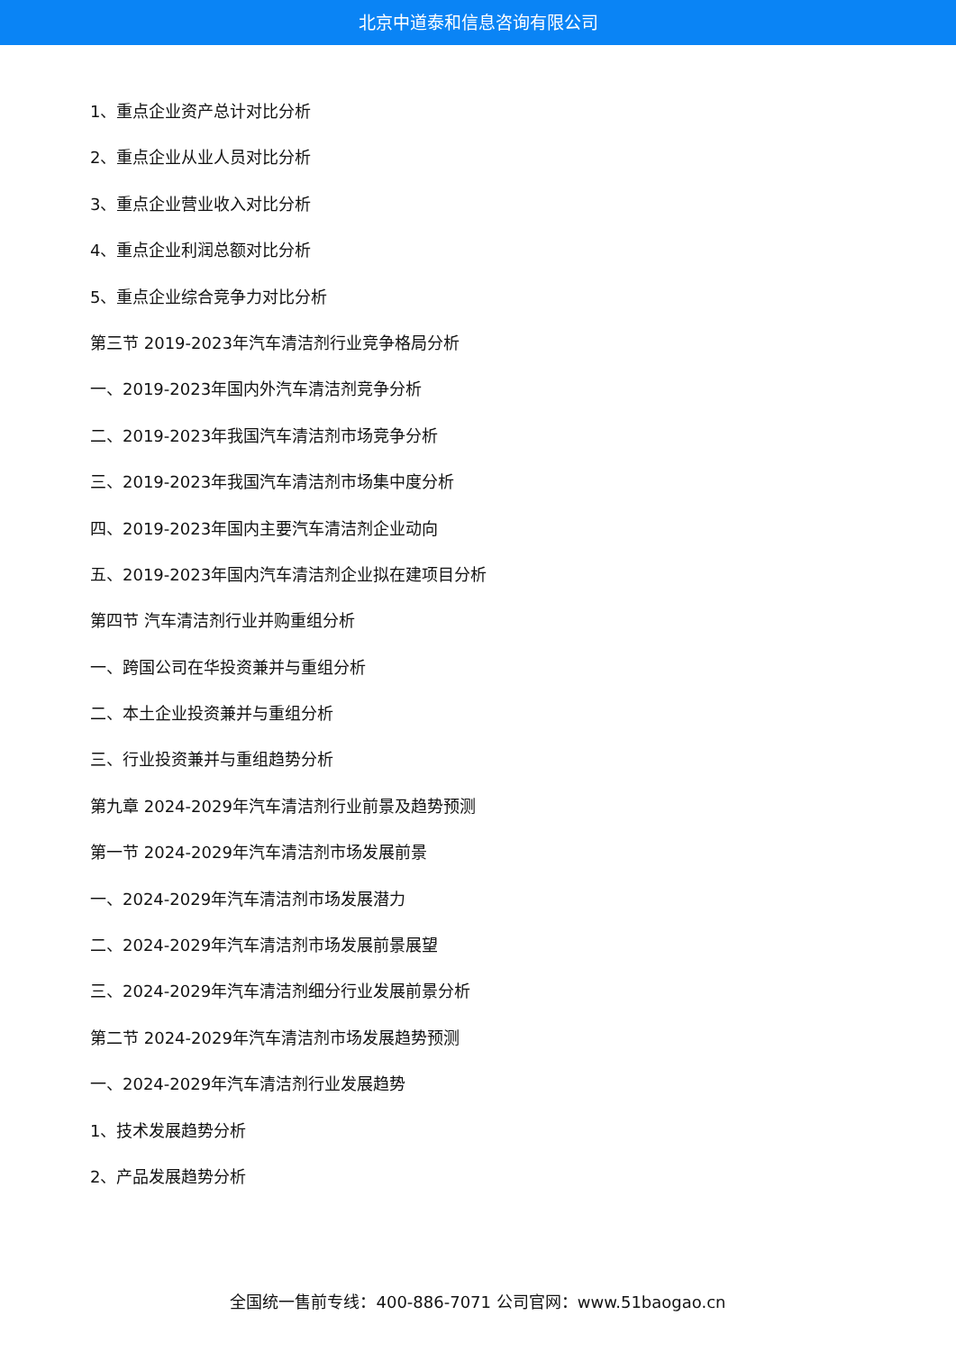北京中道泰和信息咨询有限公司
1、重点企业资产总计对比分析
2、重点企业从业人员对比分析
3、重点企业营业收入对比分析
4、重点企业利润总额对比分析
5、重点企业综合竞争力对比分析
第三节 2019-2023年汽车清洁剂行业竞争格局分析
一、2019-2023年国内外汽车清洁剂竞争分析
二、2019-2023年我国汽车清洁剂市场竞争分析
三、2019-2023年我国汽车清洁剂市场集中度分析
四、2019-2023年国内主要汽车清洁剂企业动向
五、2019-2023年国内汽车清洁剂企业拟在建项目分析
第四节 汽车清洁剂行业并购重组分析
一、跨国公司在华投资兼并与重组分析
二、本土企业投资兼并与重组分析
三、行业投资兼并与重组趋势分析
第九章 2024-2029年汽车清洁剂行业前景及趋势预测
第一节 2024-2029年汽车清洁剂市场发展前景
一、2024-2029年汽车清洁剂市场发展潜力
二、2024-2029年汽车清洁剂市场发展前景展望
三、2024-2029年汽车清洁剂细分行业发展前景分析
第二节 2024-2029年汽车清洁剂市场发展趋势预测
一、2024-2029年汽车清洁剂行业发展趋势
1、技术发展趋势分析
2、产品发展趋势分析
全国统一售前专线：400-886-7071 公司官网：www.51baogao.cn